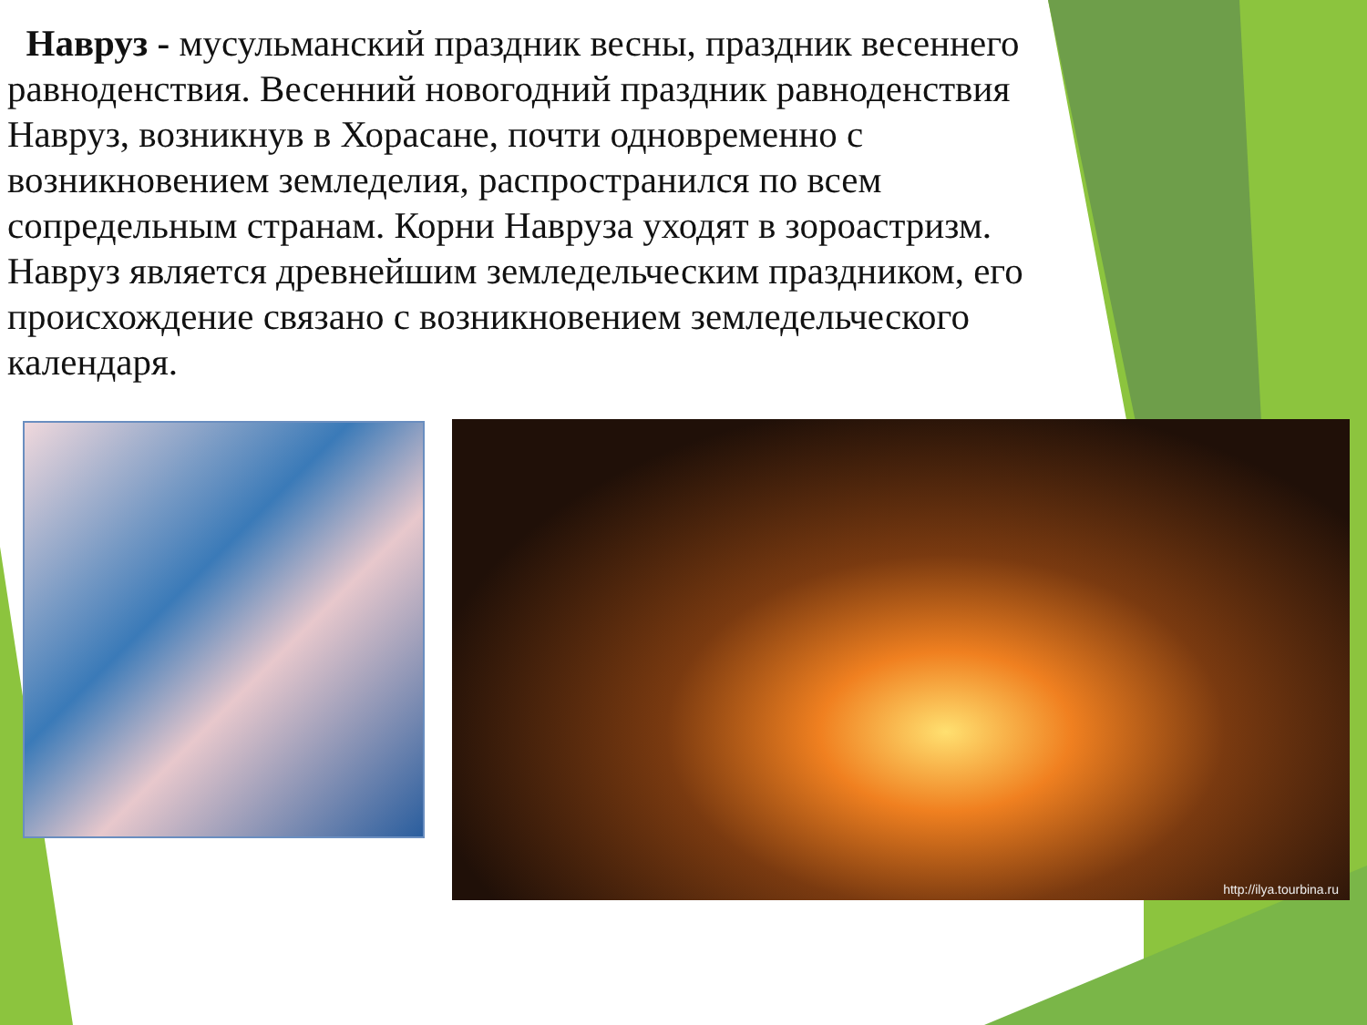Навруз - мусульманский праздник весны, праздник весеннего равноденствия. Весенний новогодний праздник равноденствия Навруз, возникнув в Хорасане, почти одновременно с возникновением земледелия, распространился по всем сопредельным странам. Корни Навруза уходят в зороастризм. Навруз является древнейшим земледельческим праздником, его происхождение связано с возникновением земледельческого календаря.
http://ilya.tourbina.ru